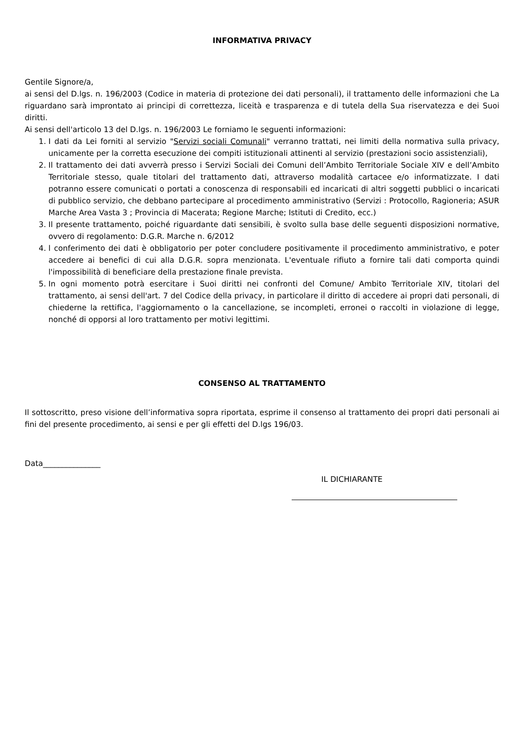INFORMATIVA PRIVACY
Gentile Signore/a,
ai sensi del D.lgs. n. 196/2003 (Codice in materia di protezione dei dati personali), il trattamento delle informazioni che La riguardano sarà improntato ai principi di correttezza, liceità e trasparenza e di tutela della Sua riservatezza e dei Suoi diritti.
Ai sensi dell'articolo 13 del D.lgs. n. 196/2003 Le forniamo le seguenti informazioni:
1. I dati da Lei forniti al servizio "Servizi sociali Comunali" verranno trattati, nei limiti della normativa sulla privacy, unicamente per la corretta esecuzione dei compiti istituzionali attinenti al servizio (prestazioni socio assistenziali),
2. Il trattamento dei dati avverrà presso i Servizi Sociali dei Comuni dell’Ambito Territoriale Sociale XIV e dell’Ambito Territoriale stesso, quale titolari del trattamento dati, attraverso modalità cartacee e/o informatizzate. I dati potranno essere comunicati o portati a conoscenza di responsabili ed incaricati di altri soggetti pubblici o incaricati di pubblico servizio, che debbano partecipare al procedimento amministrativo (Servizi : Protocollo, Ragioneria; ASUR Marche Area Vasta 3 ; Provincia di Macerata; Regione Marche; Istituti di Credito, ecc.)
3. Il presente trattamento, poiché riguardante dati sensibili, è svolto sulla base delle seguenti disposizioni normative, ovvero di regolamento: D.G.R. Marche n. 6/2012
4. l conferimento dei dati è obbligatorio per poter concludere positivamente il procedimento amministrativo, e poter accedere ai benefici di cui alla D.G.R. sopra menzionata. L'eventuale rifiuto a fornire tali dati comporta quindi l'impossibilità di beneficiare della prestazione finale prevista.
5. In ogni momento potrà esercitare i Suoi diritti nei confronti del Comune/ Ambito Territoriale XIV, titolari del trattamento, ai sensi dell'art. 7 del Codice della privacy, in particolare il diritto di accedere ai propri dati personali, di chiederne la rettifica, l'aggiornamento o la cancellazione, se incompleti, erronei o raccolti in violazione di legge, nonché di opporsi al loro trattamento per motivi legittimi.
CONSENSO AL TRATTAMENTO
Il sottoscritto, preso visione dell’informativa sopra riportata, esprime il consenso al trattamento dei propri dati personali ai fini del presente procedimento, ai sensi e per gli effetti del D.lgs 196/03.
Data_______________
IL DICHIARANTE